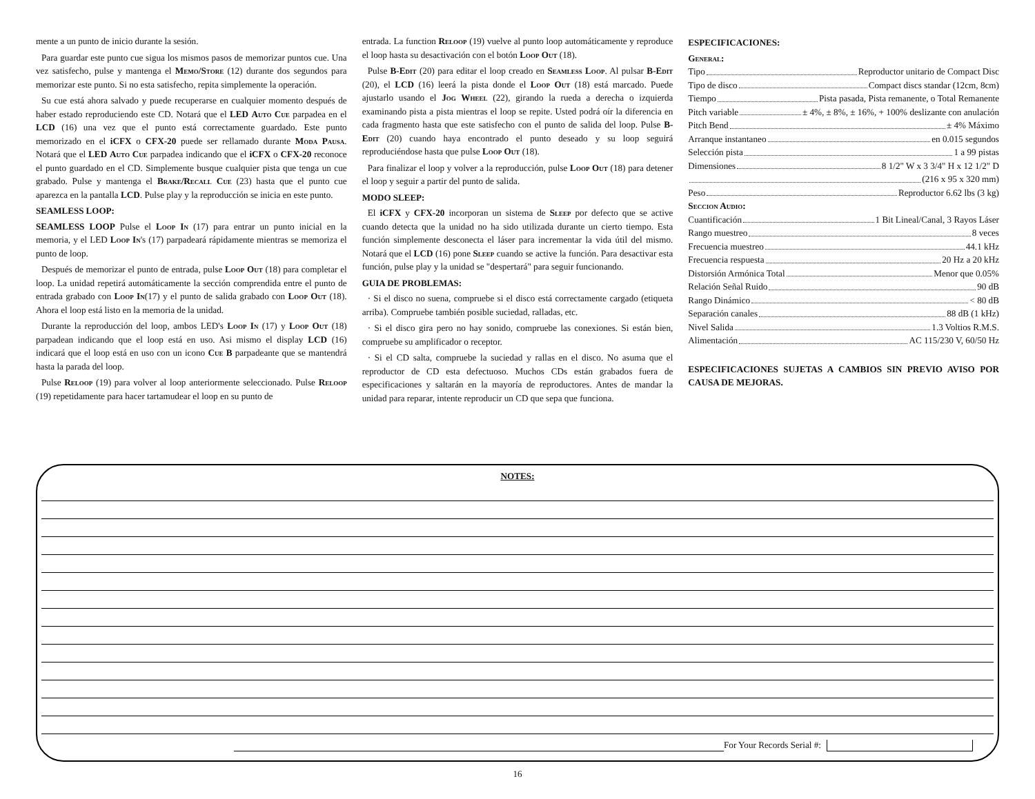mente a un punto de inicio durante la sesión.
Para guardar este punto cue sigua los mismos pasos de memorizar puntos cue. Una vez satisfecho, pulse y mantenga el Memo/Store (12) durante dos segundos para memorizar este punto. Si no esta satisfecho, repita simplemente la operación.
Su cue está ahora salvado y puede recuperarse en cualquier momento después de haber estado reproduciendo este CD. Notará que el LED Auto Cue parpadea en el LCD (16) una vez que el punto está correctamente guardado. Este punto memorizado en el iCFX o CFX-20 puede ser rellamado durante Moda Pausa. Notará que el LED Auto Cue parpadea indicando que el iCFX o CFX-20 reconoce el punto guardado en el CD. Simplemente busque cualquier pista que tenga un cue grabado. Pulse y mantenga el Brake/Recall Cue (23) hasta que el punto cue aparezca en la pantalla LCD. Pulse play y la reproducción se inicia en este punto.
SEAMLESS LOOP:
SEAMLESS LOOP Pulse el Loop In (17) para entrar un punto inicial en la memoria, y el LED Loop In's (17) parpadeará rápidamente mientras se memoriza el punto de loop.
Después de memorizar el punto de entrada, pulse Loop Out (18) para completar el loop. La unidad repetirá automáticamente la sección comprendida entre el punto de entrada grabado con Loop In(17) y el punto de salida grabado con Loop Out (18). Ahora el loop está listo en la memoria de la unidad.
Durante la reproducción del loop, ambos LED's Loop In (17) y Loop Out (18) parpadean indicando que el loop está en uso. Asi mismo el display LCD (16) indicará que el loop está en uso con un icono Cue B parpadeante que se mantendrá hasta la parada del loop.
Pulse Reloop (19) para volver al loop anteriormente seleccionado. Pulse Reloop (19) repetidamente para hacer tartamudear el loop en su punto de
entrada. La function Reloop (19) vuelve al punto loop automáticamente y reproduce el loop hasta su desactivación con el botón Loop Out (18).
Pulse B-Edit (20) para editar el loop creado en Seamless Loop. Al pulsar B-Edit (20), el LCD (16) leerá la pista donde el Loop Out (18) está marcado. Puede ajustarlo usando el Jog Wheel (22), girando la rueda a derecha o izquierda examinando pista a pista mientras el loop se repite. Usted podrá oír la diferencia en cada fragmento hasta que este satisfecho con el punto de salida del loop. Pulse B-Edit (20) cuando haya encontrado el punto deseado y su loop seguirá reproduciéndose hasta que pulse Loop Out (18).
Para finalizar el loop y volver a la reproducción, pulse Loop Out (18) para detener el loop y seguir a partir del punto de salida.
MODO SLEEP:
El iCFX y CFX-20 incorporan un sistema de Sleep por defecto que se active cuando detecta que la unidad no ha sido utilizada durante un cierto tiempo. Esta función simplemente desconecta el láser para incrementar la vida útil del mismo. Notará que el LCD (16) pone Sleep cuando se active la función. Para desactivar esta función, pulse play y la unidad se "despertará" para seguir funcionando.
GUIA DE PROBLEMAS:
· Si el disco no suena, compruebe si el disco está correctamente cargado (etiqueta arriba). Compruebe también posible suciedad, ralladas, etc.
· Si el disco gira pero no hay sonido, compruebe las conexiones. Si están bien, compruebe su amplificador o receptor.
· Si el CD salta, compruebe la suciedad y rallas en el disco. No asuma que el reproductor de CD esta defectuoso. Muchos CDs están grabados fuera de especificaciones y saltarán en la mayoría de reproductores. Antes de mandar la unidad para reparar, intente reproducir un CD que sepa que funciona.
ESPECIFICACIONES:
General:
Tipo Reproductor unitario de Compact Disc
Tipo de disco Compact discs standar (12cm, 8cm)
Tiempo Pista pasada, Pista remanente, o Total Remanente
Pitch variable ± 4%, ± 8%, ± 16%, + 100% deslizante con anulación
Pitch Bend ± 4% Máximo
Arranque instantaneo en 0.015 segundos
Selección pista 1 a 99 pistas
Dimensiones 8 1/2" W x 3 3/4" H x 12 1/2" D
(216 x 95 x 320 mm)
Peso Reproductor 6.62 lbs (3 kg)
Seccion Audio:
Cuantificación 1 Bit Lineal/Canal, 3 Rayos Láser
Rango muestreo 8 veces
Frecuencia muestreo 44.1 kHz
Frecuencia respuesta 20 Hz a 20 kHz
Distorsión Armónica Total Menor que 0.05%
Relación Señal Ruido 90 dB
Rango Dinámico < 80 dB
Separación canales 88 dB (1 kHz)
Nivel Salida 1.3 Voltios R.M.S.
Alimentación AC 115/230 V, 60/50 Hz
ESPECIFICACIONES SUJETAS A CAMBIOS SIN PREVIO AVISO POR CAUSA DE MEJORAS.
NOTES:
For Your Records Serial #:
16